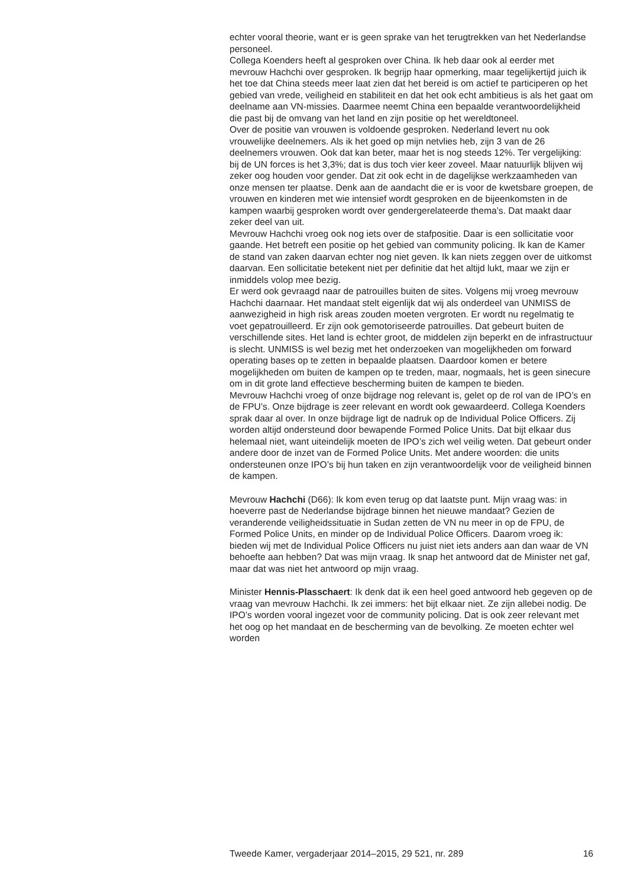echter vooral theorie, want er is geen sprake van het terugtrekken van het Nederlandse personeel.
Collega Koenders heeft al gesproken over China. Ik heb daar ook al eerder met mevrouw Hachchi over gesproken. Ik begrijp haar opmerking, maar tegelijkertijd juich ik het toe dat China steeds meer laat zien dat het bereid is om actief te participeren op het gebied van vrede, veiligheid en stabiliteit en dat het ook echt ambitieus is als het gaat om deelname aan VN-missies. Daarmee neemt China een bepaalde verantwoordelijkheid die past bij de omvang van het land en zijn positie op het wereldtoneel.
Over de positie van vrouwen is voldoende gesproken. Nederland levert nu ook vrouwelijke deelnemers. Als ik het goed op mijn netvlies heb, zijn 3 van de 26 deelnemers vrouwen. Ook dat kan beter, maar het is nog steeds 12%. Ter vergelijking: bij de UN forces is het 3,3%; dat is dus toch vier keer zoveel. Maar natuurlijk blijven wij zeker oog houden voor gender. Dat zit ook echt in de dagelijkse werkzaamheden van onze mensen ter plaatse. Denk aan de aandacht die er is voor de kwetsbare groepen, de vrouwen en kinderen met wie intensief wordt gesproken en de bijeenkomsten in de kampen waarbij gesproken wordt over gendergerelateerde thema’s. Dat maakt daar zeker deel van uit.
Mevrouw Hachchi vroeg ook nog iets over de stafpositie. Daar is een sollicitatie voor gaande. Het betreft een positie op het gebied van community policing. Ik kan de Kamer de stand van zaken daarvan echter nog niet geven. Ik kan niets zeggen over de uitkomst daarvan. Een sollicitatie betekent niet per definitie dat het altijd lukt, maar we zijn er inmiddels volop mee bezig.
Er werd ook gevraagd naar de patrouilles buiten de sites. Volgens mij vroeg mevrouw Hachchi daarnaar. Het mandaat stelt eigenlijk dat wij als onderdeel van UNMISS de aanwezigheid in high risk areas zouden moeten vergroten. Er wordt nu regelmatig te voet gepatrouilleerd. Er zijn ook gemotoriseerde patrouilles. Dat gebeurt buiten de verschillende sites. Het land is echter groot, de middelen zijn beperkt en de infrastructuur is slecht. UNMISS is wel bezig met het onderzoeken van mogelijkheden om forward operating bases op te zetten in bepaalde plaatsen. Daardoor komen er betere mogelijkheden om buiten de kampen op te treden, maar, nogmaals, het is geen sinecure om in dit grote land effectieve bescherming buiten de kampen te bieden.
Mevrouw Hachchi vroeg of onze bijdrage nog relevant is, gelet op de rol van de IPO’s en de FPU’s. Onze bijdrage is zeer relevant en wordt ook gewaardeerd. Collega Koenders sprak daar al over. In onze bijdrage ligt de nadruk op de Individual Police Officers. Zij worden altijd ondersteund door bewapende Formed Police Units. Dat bijt elkaar dus helemaal niet, want uiteindelijk moeten de IPO’s zich wel veilig weten. Dat gebeurt onder andere door de inzet van de Formed Police Units. Met andere woorden: die units ondersteunen onze IPO’s bij hun taken en zijn verantwoordelijk voor de veiligheid binnen de kampen.
Mevrouw Hachchi (D66): Ik kom even terug op dat laatste punt. Mijn vraag was: in hoeverre past de Nederlandse bijdrage binnen het nieuwe mandaat? Gezien de veranderende veiligheidssituatie in Sudan zetten de VN nu meer in op de FPU, de Formed Police Units, en minder op de Individual Police Officers. Daarom vroeg ik: bieden wij met de Individual Police Officers nu juist niet iets anders aan dan waar de VN behoefte aan hebben? Dat was mijn vraag. Ik snap het antwoord dat de Minister net gaf, maar dat was niet het antwoord op mijn vraag.
Minister Hennis-Plasschaert: Ik denk dat ik een heel goed antwoord heb gegeven op de vraag van mevrouw Hachchi. Ik zei immers: het bijt elkaar niet. Ze zijn allebei nodig. De IPO’s worden vooral ingezet voor de community policing. Dat is ook zeer relevant met het oog op het mandaat en de bescherming van de bevolking. Ze moeten echter wel worden
Tweede Kamer, vergaderjaar 2014–2015, 29 521, nr. 289 16